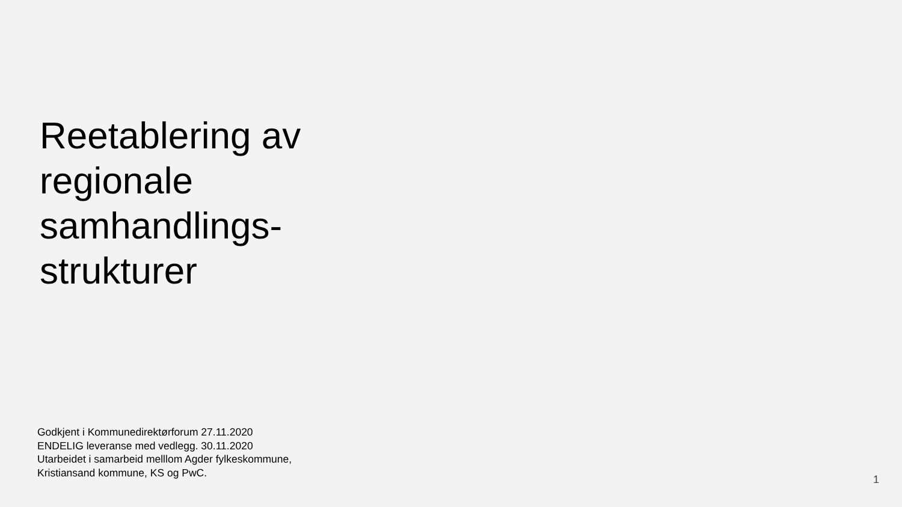Reetablering av
regionale
samhandlings-
strukturer
Godkjent i Kommunedirektørforum 27.11.2020
ENDELIG leveranse med vedlegg. 30.11.2020
Utarbeidet i samarbeid melllom Agder fylkeskommune,
Kristiansand kommune, KS og PwC.
1